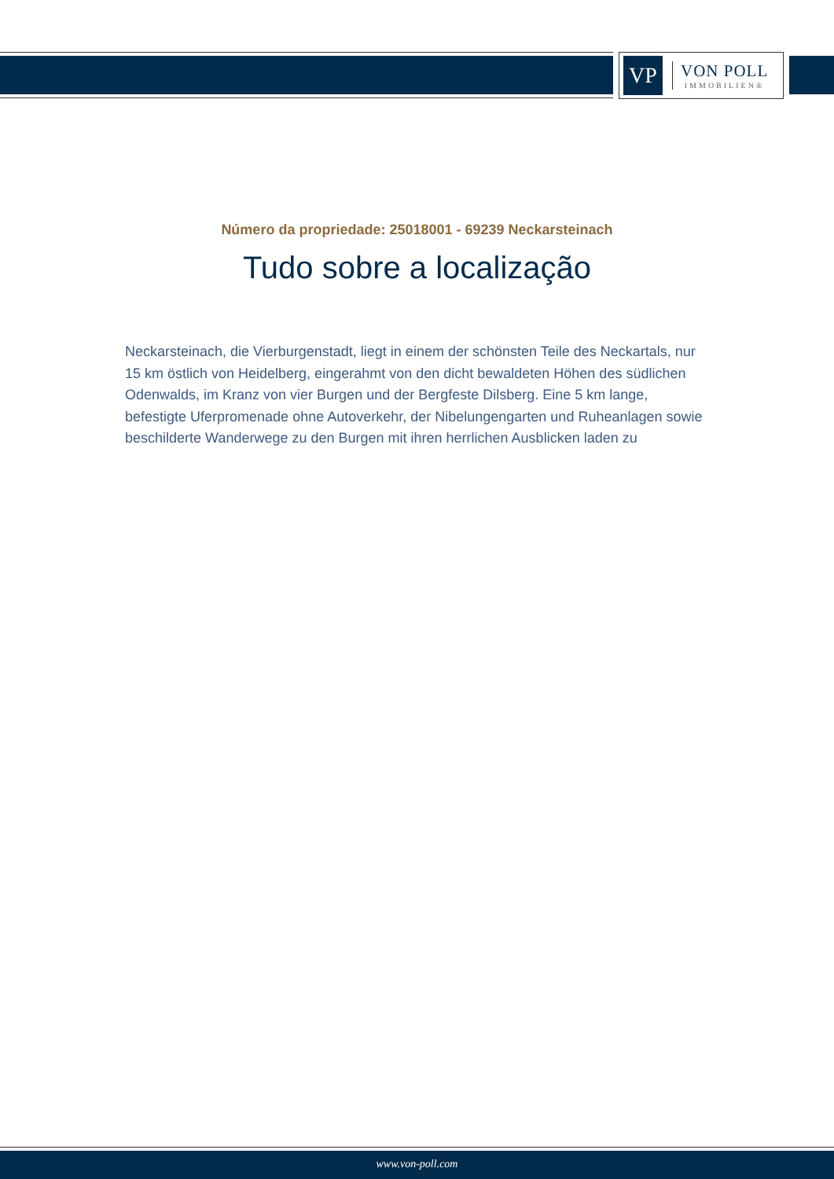VP
VON POLL
IMMOBILIEN®
Número da propriedade: 25018001 - 69239 Neckarsteinach
Tudo sobre a localização
Neckarsteinach, die Vierburgenstadt, liegt in einem der schönsten Teile des Neckartals, nur 15 km östlich von Heidelberg, eingerahmt von den dicht bewaldeten Höhen des südlichen Odenwalds, im Kranz von vier Burgen und der Bergfeste Dilsberg. Eine 5 km lange, befestigte Uferpromenade ohne Autoverkehr, der Nibelungengarten und Ruheanlagen sowie beschilderte Wanderwege zu den Burgen mit ihren herrlichen Ausblicken laden zu
www.von-poll.com